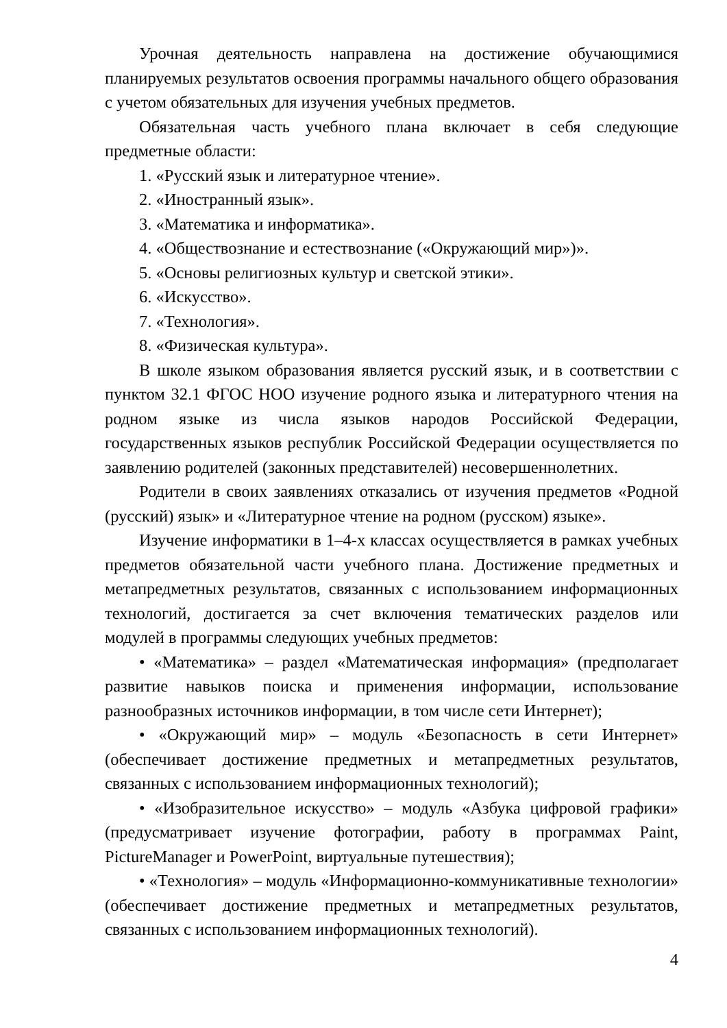Урочная деятельность направлена на достижение обучающимися планируемых результатов освоения программы начального общего образования с учетом обязательных для изучения учебных предметов.
Обязательная часть учебного плана включает в себя следующие предметные области:
1. «Русский язык и литературное чтение».
2. «Иностранный язык».
3. «Математика и информатика».
4. «Обществознание и естествознание («Окружающий мир»)».
5. «Основы религиозных культур и светской этики».
6. «Искусство».
7. «Технология».
8. «Физическая культура».
В школе языком образования является русский язык, и в соответствии с пунктом 32.1 ФГОС НОО изучение родного языка и литературного чтения на родном языке из числа языков народов Российской Федерации, государственных языков республик Российской Федерации осуществляется по заявлению родителей (законных представителей) несовершеннолетних.
Родители в своих заявлениях отказались от изучения предметов «Родной (русский) язык» и «Литературное чтение на родном (русском) языке».
Изучение информатики в 1–4-х классах осуществляется в рамках учебных предметов обязательной части учебного плана. Достижение предметных и метапредметных результатов, связанных с использованием информационных технологий, достигается за счет включения тематических разделов или модулей в программы следующих учебных предметов:
• «Математика» – раздел «Математическая информация» (предполагает развитие навыков поиска и применения информации, использование разнообразных источников информации, в том числе сети Интернет);
• «Окружающий мир» – модуль «Безопасность в сети Интернет» (обеспечивает достижение предметных и метапредметных результатов, связанных с использованием информационных технологий);
• «Изобразительное искусство» – модуль «Азбука цифровой графики» (предусматривает изучение фотографии, работу в программах Paint, PictureManager и PowerPoint, виртуальные путешествия);
• «Технология» – модуль «Информационно-коммуникативные технологии» (обеспечивает достижение предметных и метапредметных результатов, связанных с использованием информационных технологий).
4